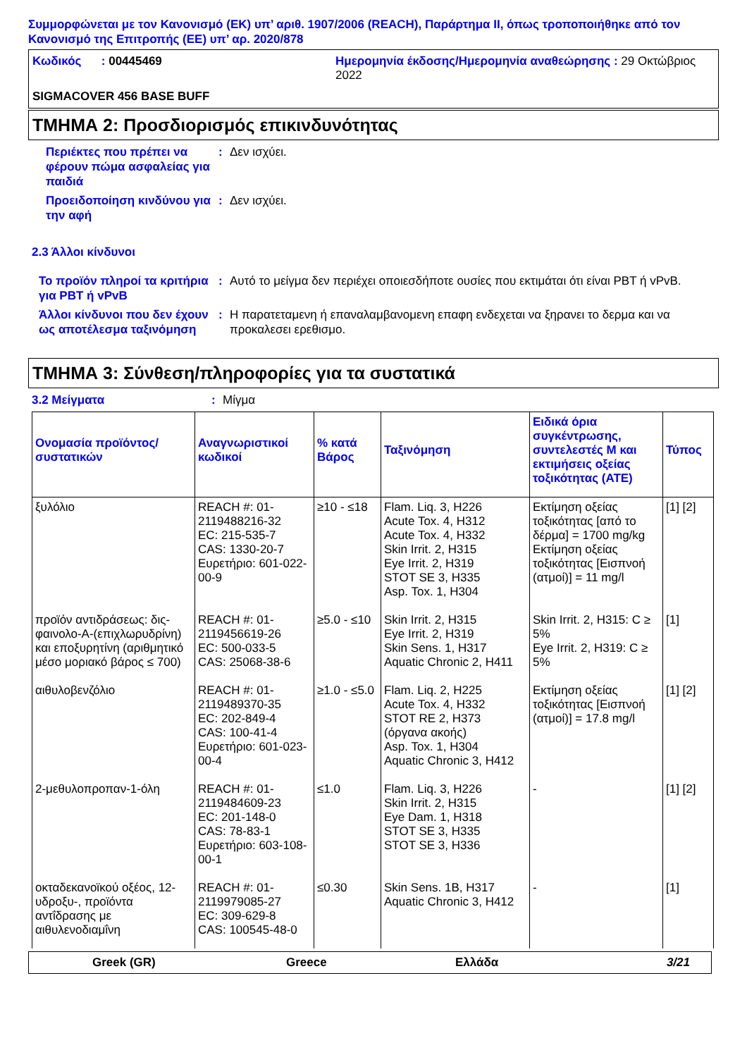Συμμορφώνεται με τον Κανονισμό (ΕΚ) υπ’ αριθ. 1907/2006 (REACH), Παράρτημα II, όπως τροποποιήθηκε από τον Κανονισμό της Επιτροπής (ΕΕ) υπ’ αρ. 2020/878
Κωδικός : 00445469
Ημερομηνία έκδοσης/Ημερομηνία αναθεώρησης : 29 Οκτώβριος 2022
SIGMACOVER 456 BASE BUFF
ΤΜΗΜΑ 2: Προσδιορισμός επικινδυνότητας
Περιέκτες που πρέπει να φέρουν πώμα ασφαλείας για παιδιά: Δεν ισχύει.
Προειδοποίηση κινδύνου για την αφή: Δεν ισχύει.
2.3 Άλλοι κίνδυνοι
Το προϊόν πληροί τα κριτήρια για PBT ή vPvB: Αυτό το μείγμα δεν περιέχει οποιεσδήποτε ουσίες που εκτιμάται ότι είναι PBT ή vPvB.
Άλλοι κίνδυνοι που δεν έχουν ως αποτέλεσμα ταξινόμηση: Η παρατεταμενη ή επαναλαμβανομενη επαφη ενδεχεται να ξηρανει το δερμα και να προκαλεσει ερεθισμο.
ΤΜΗΜΑ 3: Σύνθεση/πληροφορίες για τα συστατικά
3.2 Μείγματα: Μίγμα
| Ονομασία προϊόντος/ συστατικών | Αναγνωριστικοί κωδικοί | % κατά Βάρος | Ταξινόμηση | Ειδικά όρια συγκέντρωσης, συντελεστές M και εκτιμήσεις οξείας τοξικότητας (ATE) | Τύπος |
| --- | --- | --- | --- | --- | --- |
| ξυλόλιο | REACH #: 01-2119488216-32 EC: 215-535-7 CAS: 1330-20-7 Ευρετήριο: 601-022-00-9 | ≥10 - ≤18 | Flam. Liq. 3, H226 Acute Tox. 4, H312 Acute Tox. 4, H332 Skin Irrit. 2, H315 Eye Irrit. 2, H319 STOT SE 3, H335 Asp. Tox. 1, H304 | Εκτίμηση οξείας τοξικότητας [από το δέρμα] = 1700 mg/kg Εκτίμηση οξείας τοξικότητας [Εισπνοή (ατμοί)] = 11 mg/l | [1] [2] |
| προϊόν αντιδράσεως: δις-φαινολο-A-(επιχλωρυδρίνη) και εποξυρητίνη (αριθμητικό μέσο μοριακό βάρος ≤ 700) | REACH #: 01-2119456619-26 EC: 500-033-5 CAS: 25068-38-6 | ≥5.0 - ≤10 | Skin Irrit. 2, H315 Eye Irrit. 2, H319 Skin Sens. 1, H317 Aquatic Chronic 2, H411 | Skin Irrit. 2, H315: C ≥ 5% Eye Irrit. 2, H319: C ≥ 5% | [1] |
| αιθυλοβενζόλιο | REACH #: 01-2119489370-35 EC: 202-849-4 CAS: 100-41-4 Ευρετήριο: 601-023-00-4 | ≥1.0 - ≤5.0 | Flam. Liq. 2, H225 Acute Tox. 4, H332 STOT RE 2, H373 (όργανα ακοής) Asp. Tox. 1, H304 Aquatic Chronic 3, H412 | Εκτίμηση οξείας τοξικότητας [Εισπνοή (ατμοί)] = 17.8 mg/l | [1] [2] |
| 2-μεθυλοπροπαν-1-όλη | REACH #: 01-2119484609-23 EC: 201-148-0 CAS: 78-83-1 Ευρετήριο: 603-108-00-1 | ≤1.0 | Flam. Liq. 3, H226 Skin Irrit. 2, H315 Eye Dam. 1, H318 STOT SE 3, H335 STOT SE 3, H336 | - | [1] [2] |
| οκταδεκανοϊκού οξέος, 12-υδροξυ-, προϊόντα αντΐδρασης με αιθυλενοδιαμΐνη | REACH #: 01-2119979085-27 EC: 309-629-8 CAS: 100545-48-0 | ≤0.30 | Skin Sens. 1B, H317 Aquatic Chronic 3, H412 | - | [1] |
Greek (GR) Greece Ελλάδα 3/21